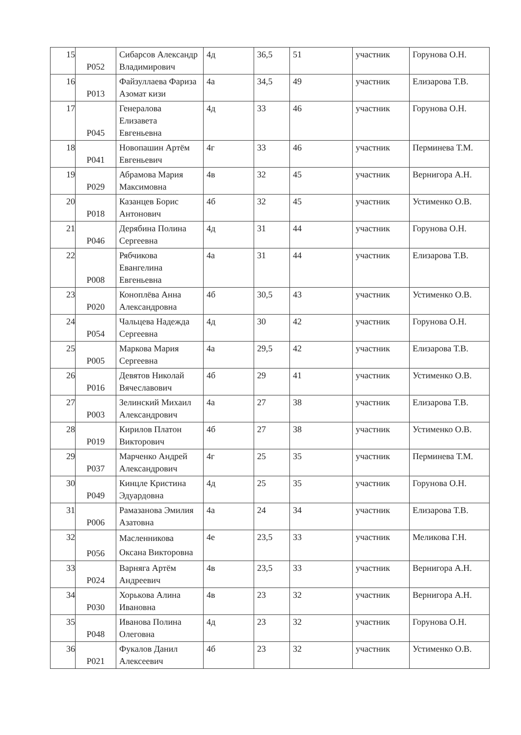| 15 | P052 | Сибарсов Александр Владимирович | 4д | 36,5 | 51 | участник | Горунова О.Н. |
| 16 | P013 | Файзуллаева Фариза Азомат кизи | 4а | 34,5 | 49 | участник | Елизарова Т.В. |
| 17 | P045 | Генералова Елизавета Евгеньевна | 4д | 33 | 46 | участник | Горунова О.Н. |
| 18 | P041 | Новопашин Артём Евгеньевич | 4г | 33 | 46 | участник | Перминева Т.М. |
| 19 | P029 | Абрамова Мария Максимовна | 4в | 32 | 45 | участник | Вернигора А.Н. |
| 20 | P018 | Казанцев Борис Антонович | 4б | 32 | 45 | участник | Устименко О.В. |
| 21 | P046 | Дерябина Полина Сергеевна | 4д | 31 | 44 | участник | Горунова О.Н. |
| 22 | P008 | Рябчикова Евангелина Евгеньевна | 4а | 31 | 44 | участник | Елизарова Т.В. |
| 23 | P020 | Коноплёва Анна Александровна | 4б | 30,5 | 43 | участник | Устименко О.В. |
| 24 | P054 | Чальцева Надежда Сергеевна | 4д | 30 | 42 | участник | Горунова О.Н. |
| 25 | P005 | Маркова Мария Сергеевна | 4а | 29,5 | 42 | участник | Елизарова Т.В. |
| 26 | P016 | Девятов Николай Вячеславович | 4б | 29 | 41 | участник | Устименко О.В. |
| 27 | P003 | Зелинский Михаил Александрович | 4а | 27 | 38 | участник | Елизарова Т.В. |
| 28 | P019 | Кирилов Платон Викторович | 4б | 27 | 38 | участник | Устименко О.В. |
| 29 | P037 | Марченко Андрей Александрович | 4г | 25 | 35 | участник | Перминева Т.М. |
| 30 | P049 | Кинцле Кристина Эдуардовна | 4д | 25 | 35 | участник | Горунова О.Н. |
| 31 | P006 | Рамазанова Эмилия Азатовна | 4а | 24 | 34 | участник | Елизарова Т.В. |
| 32 | P056 | Масленникова Оксана Викторовна | 4е | 23,5 | 33 | участник | Меликова Г.Н. |
| 33 | P024 | Варняга Артём Андреевич | 4в | 23,5 | 33 | участник | Вернигора А.Н. |
| 34 | P030 | Хорькова Алина Ивановна | 4в | 23 | 32 | участник | Вернигора А.Н. |
| 35 | P048 | Иванова Полина Олеговна | 4д | 23 | 32 | участник | Горунова О.Н. |
| 36 | P021 | Фукалов Данил Алексеевич | 4б | 23 | 32 | участник | Устименко О.В. |